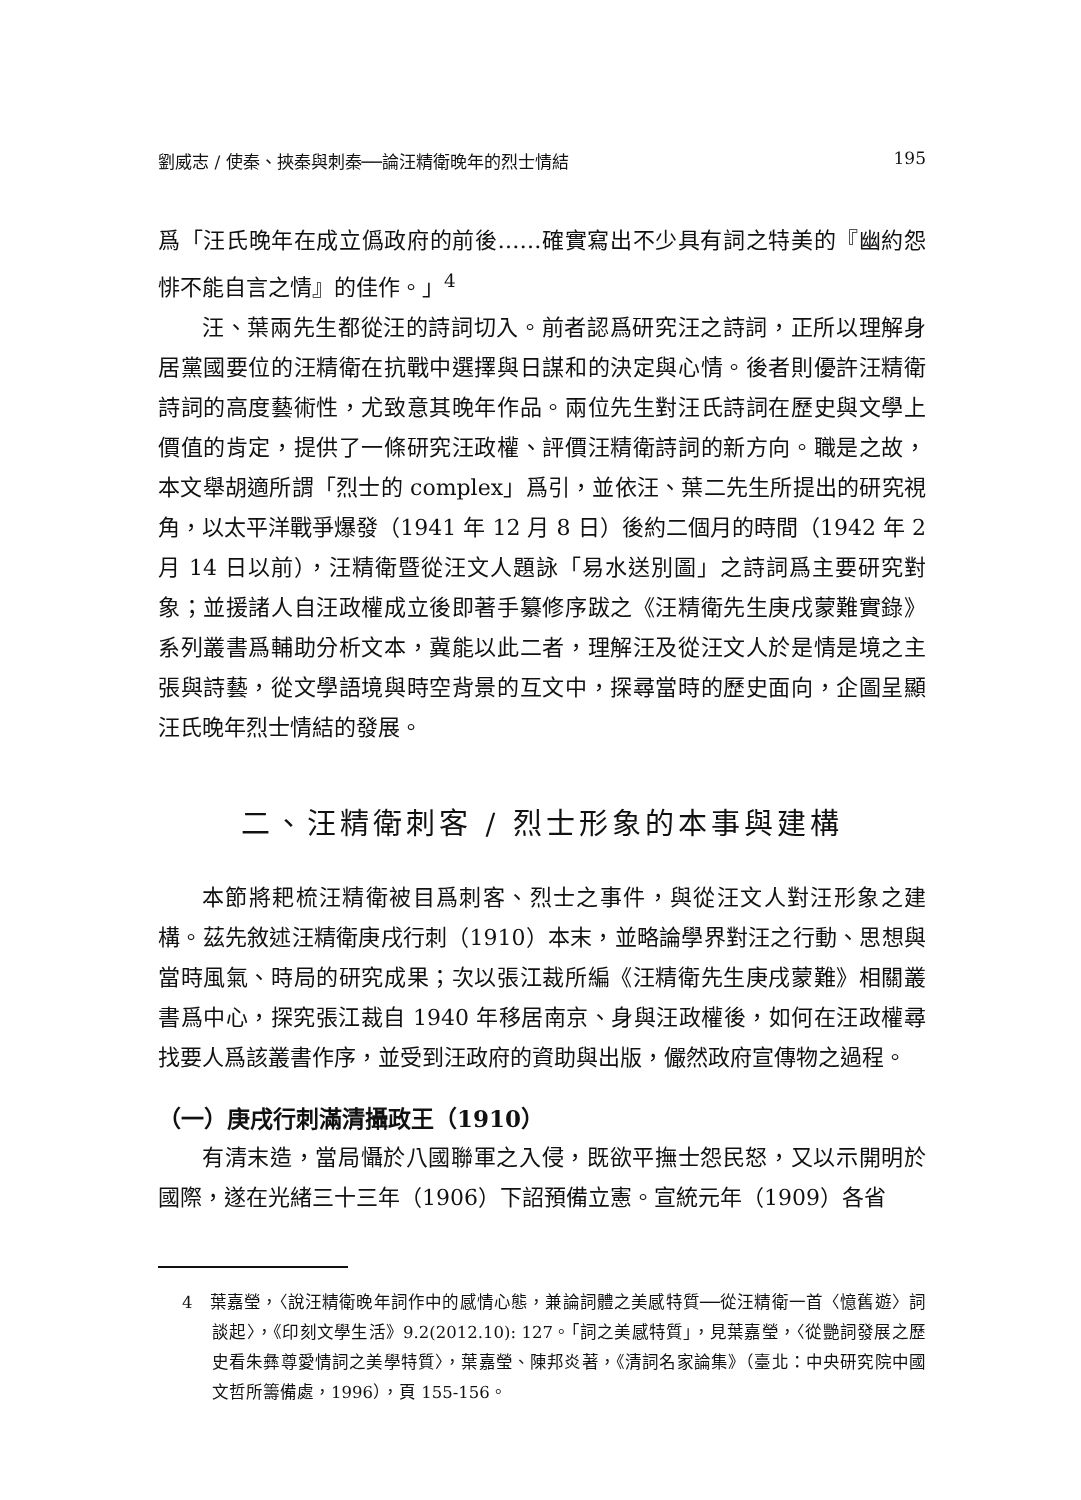劉威志 / 使秦、挾秦與刺秦──論汪精衛晚年的烈士情結 195
爲「汪氏晚年在成立僞政府的前後……確實寫出不少具有詞之特美的『幽約怨悱不能自言之情』的佳作。」<sup>4</sup>
汪、葉兩先生都從汪的詩詞切入。前者認爲研究汪之詩詞，正所以理解身居黨國要位的汪精衛在抗戰中選擇與日謀和的決定與心情。後者則優許汪精衛詩詞的高度藝術性，尤致意其晚年作品。兩位先生對汪氏詩詞在歷史與文學上價值的肯定，提供了一條研究汪政權、評價汪精衛詩詞的新方向。職是之故，本文舉胡適所謂「烈士的 complex」爲引，並依汪、葉二先生所提出的研究視角，以太平洋戰爭爆發（1941 年 12 月 8 日）後約二個月的時間（1942 年 2 月 14 日以前），汪精衛暨從汪文人題詠「易水送別圖」之詩詞爲主要研究對象；並援諸人自汪政權成立後即著手纂修序跋之《汪精衛先生庚戌蒙難實錄》系列叢書爲輔助分析文本，冀能以此二者，理解汪及從汪文人於是情是境之主張與詩藝，從文學語境與時空背景的互文中，探尋當時的歷史面向，企圖呈顯汪氏晚年烈士情結的發展。
二、汪精衛刺客 / 烈士形象的本事與建構
本節將耙梳汪精衛被目爲刺客、烈士之事件，與從汪文人對汪形象之建構。茲先敘述汪精衛庚戌行刺（1910）本末，並略論學界對汪之行動、思想與當時風氣、時局的研究成果；次以張江裁所編《汪精衛先生庚戌蒙難》相關叢書爲中心，探究張江裁自 1940 年移居南京、身與汪政權後，如何在汪政權尋找要人爲該叢書作序，並受到汪政府的資助與出版，儼然政府宣傳物之過程。
（一）庚戌行刺滿清攝政王（1910）
有清末造，當局懾於八國聯軍之入侵，既欲平撫士怨民怒，又以示開明於國際，遂在光緒三十三年（1906）下詔預備立憲。宣統元年（1909）各省
4　葉嘉瑩，〈說汪精衛晚年詞作中的感情心態，兼論詞體之美感特質──從汪精衛一首〈憶舊遊〉詞談起〉，《印刻文學生活》9.2(2012.10): 127。「詞之美感特質」，見葉嘉瑩，〈從艷詞發展之歷史看朱彝尊愛情詞之美學特質〉，葉嘉瑩、陳邦炎著，《清詞名家論集》（臺北：中央研究院中國文哲所籌備處，1996），頁 155-156。